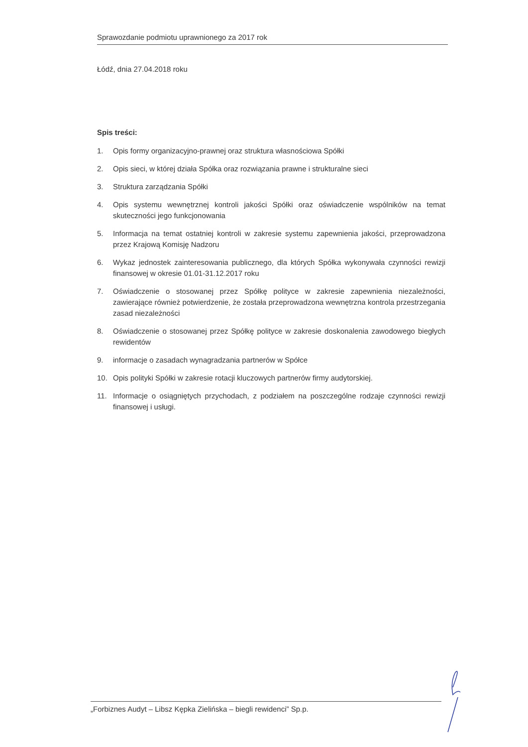Sprawozdanie podmiotu uprawnionego za 2017 rok
Łódź, dnia 27.04.2018 roku
Spis treści:
1. Opis formy organizacyjno-prawnej oraz struktura własnościowa Spółki
2. Opis sieci, w której działa Spółka oraz rozwiązania prawne i strukturalne sieci
3. Struktura zarządzania Spółki
4. Opis systemu wewnętrznej kontroli jakości Spółki oraz oświadczenie wspólników na temat skuteczności jego funkcjonowania
5. Informacja na temat ostatniej kontroli w zakresie systemu zapewnienia jakości, przeprowadzona przez Krajową Komisję Nadzoru
6. Wykaz jednostek zainteresowania publicznego, dla których Spółka wykonywała czynności rewizji finansowej w okresie 01.01-31.12.2017 roku
7. Oświadczenie o stosowanej przez Spółkę polityce w zakresie zapewnienia niezależności, zawierające również potwierdzenie, że została przeprowadzona wewnętrzna kontrola przestrzegania zasad niezależności
8. Oświadczenie o stosowanej przez Spółkę polityce w zakresie doskonalenia zawodowego biegłych rewidentów
9. informacje o zasadach wynagradzania partnerów w Spółce
10. Opis polityki Spółki w zakresie rotacji kluczowych partnerów firmy audytorskiej.
11. Informacje o osiągniętych przychodach, z podziałem na poszczególne rodzaje czynności rewizji finansowej i usługi.
„Forbiznes Audyt – Libsz Kępka Zielińska – biegli rewidenci” Sp.p.